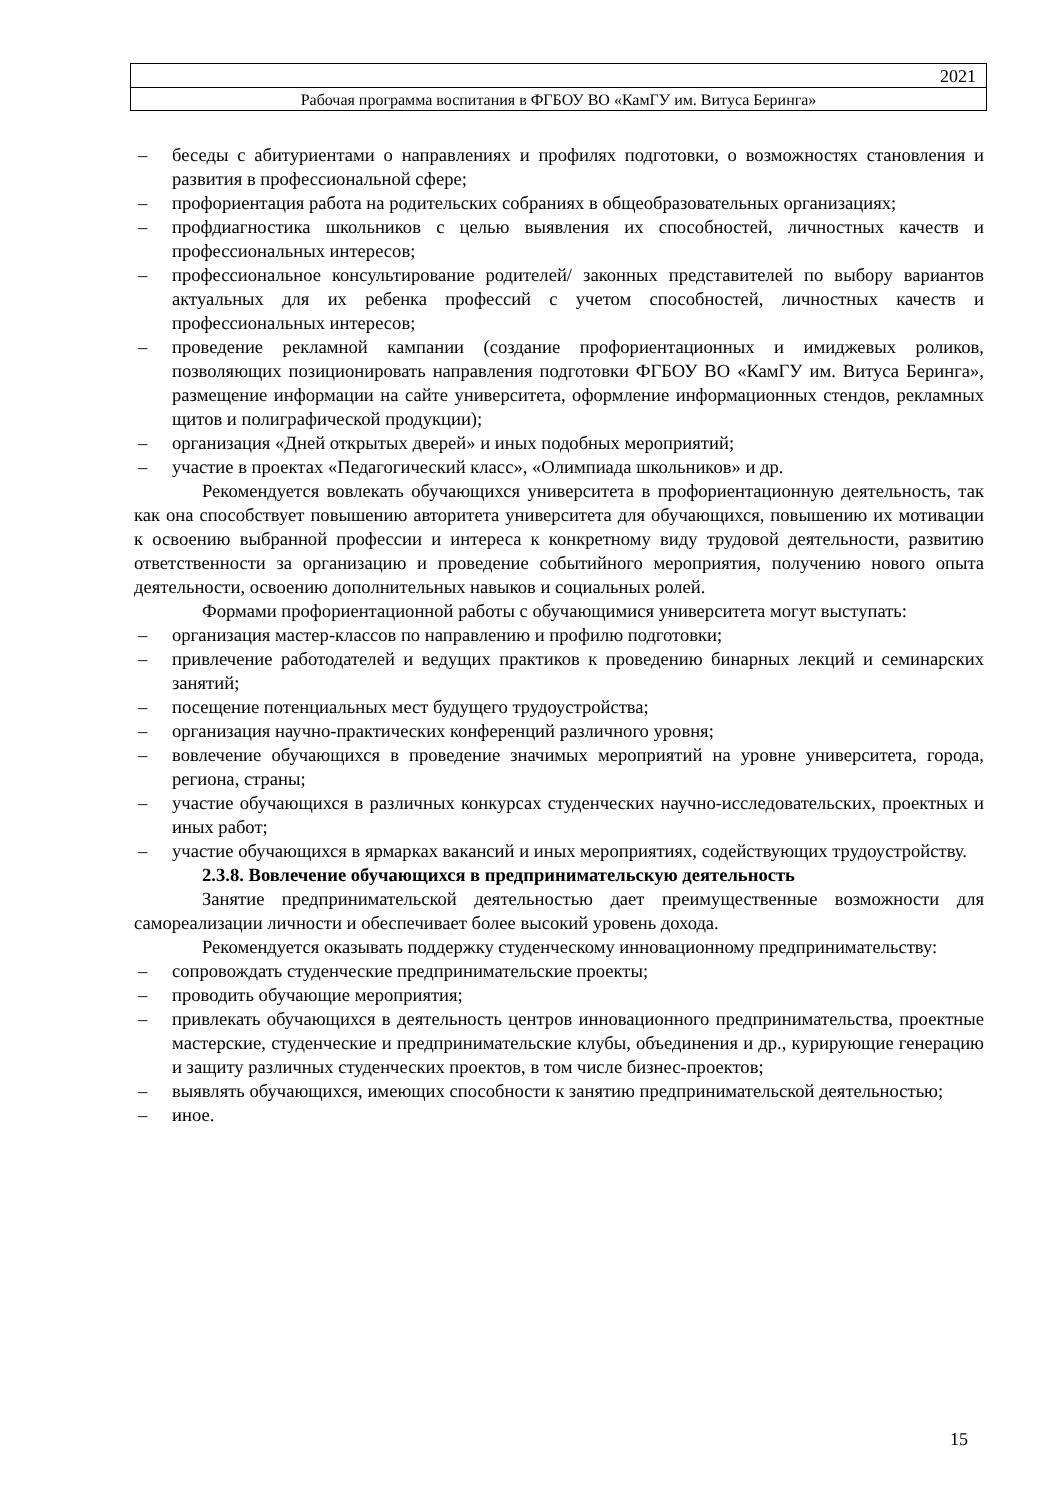2021
Рабочая программа воспитания в ФГБОУ ВО «КамГУ им. Витуса Беринга»
– беседы с абитуриентами о направлениях и профилях подготовки, о возможностях становления и развития в профессиональной сфере;
– профориентация работа на родительских собраниях в общеобразовательных организациях;
– профдиагностика школьников с целью выявления их способностей, личностных качеств и профессиональных интересов;
– профессиональное консультирование родителей/ законных представителей по выбору вариантов актуальных для их ребенка профессий с учетом способностей, личностных качеств и профессиональных интересов;
– проведение рекламной кампании (создание профориентационных и имиджевых роликов, позволяющих позиционировать направления подготовки ФГБОУ ВО «КамГУ им. Витуса Беринга», размещение информации на сайте университета, оформление информационных стендов, рекламных щитов и полиграфической продукции);
– организация «Дней открытых дверей» и иных подобных мероприятий;
– участие в проектах «Педагогический класс», «Олимпиада школьников» и др.
Рекомендуется вовлекать обучающихся университета в профориентационную деятельность, так как она способствует повышению авторитета университета для обучающихся, повышению их мотивации к освоению выбранной профессии и интереса к конкретному виду трудовой деятельности, развитию ответственности за организацию и проведение событийного мероприятия, получению нового опыта деятельности, освоению дополнительных навыков и социальных ролей.
Формами профориентационной работы с обучающимися университета могут выступать:
– организация мастер-классов по направлению и профилю подготовки;
– привлечение работодателей и ведущих практиков к проведению бинарных лекций и семинарских занятий;
– посещение потенциальных мест будущего трудоустройства;
– организация научно-практических конференций различного уровня;
– вовлечение обучающихся в проведение значимых мероприятий на уровне университета, города, региона, страны;
– участие обучающихся в различных конкурсах студенческих научно-исследовательских, проектных и иных работ;
– участие обучающихся в ярмарках вакансий и иных мероприятиях, содействующих трудоустройству.
2.3.8. Вовлечение обучающихся в предпринимательскую деятельность
Занятие предпринимательской деятельностью дает преимущественные возможности для самореализации личности и обеспечивает более высокий уровень дохода.
Рекомендуется оказывать поддержку студенческому инновационному предпринимательству:
– сопровождать студенческие предпринимательские проекты;
– проводить обучающие мероприятия;
– привлекать обучающихся в деятельность центров инновационного предпринимательства, проектные мастерские, студенческие и предпринимательские клубы, объединения и др., курирующие генерацию и защиту различных студенческих проектов, в том числе бизнес-проектов;
– выявлять обучающихся, имеющих способности к занятию предпринимательской деятельностью;
– иное.
15